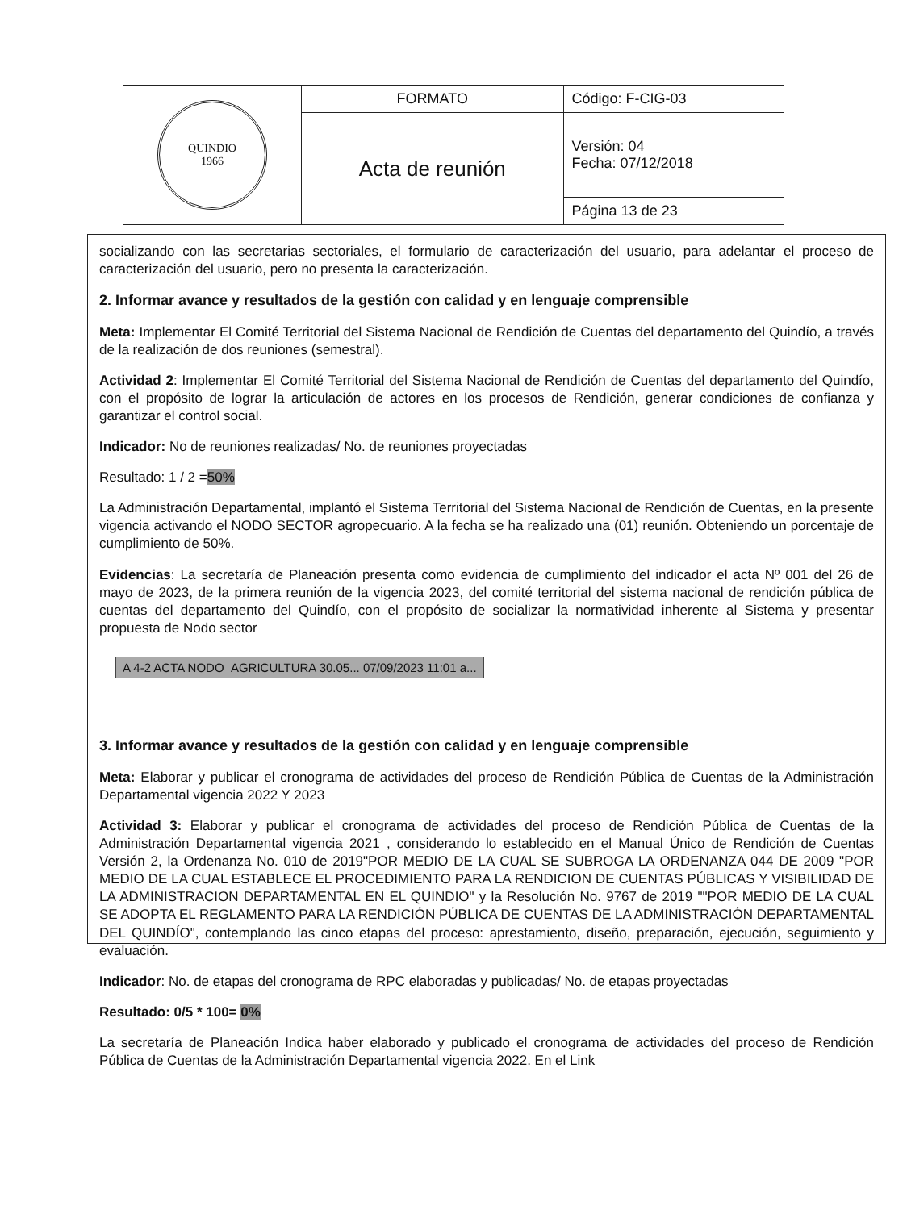| QUINDIO 1966 | FORMATO | Código: F-CIG-03 |
| | Acta de reunión | Versión: 04 Fecha: 07/12/2018 |
| | | Página 13 de 23 |
socializando con las secretarias sectoriales, el formulario de caracterización del usuario, para adelantar el proceso de caracterización del usuario, pero no presenta la caracterización.
2. Informar avance y resultados de la gestión con calidad y en lenguaje comprensible
Meta: Implementar El Comité Territorial del Sistema Nacional de Rendición de Cuentas del departamento del Quindío, a través de la realización de dos reuniones (semestral).
Actividad 2: Implementar El Comité Territorial del Sistema Nacional de Rendición de Cuentas del departamento del Quindío, con el propósito de lograr la articulación de actores en los procesos de Rendición, generar condiciones de confianza y garantizar el control social.
Indicador: No de reuniones realizadas/ No. de reuniones proyectadas
Resultado: 1 / 2 =50%
La Administración Departamental, implantó el Sistema Territorial del Sistema Nacional de Rendición de Cuentas, en la presente vigencia activando el NODO SECTOR agropecuario. A la fecha se ha realizado una (01) reunión. Obteniendo un porcentaje de cumplimiento de 50%.
Evidencias: La secretaría de Planeación presenta como evidencia de cumplimiento del indicador el acta Nº 001 del 26 de mayo de 2023, de la primera reunión de la vigencia 2023, del comité territorial del sistema nacional de rendición pública de cuentas del departamento del Quindío, con el propósito de socializar la normatividad inherente al Sistema y presentar propuesta de Nodo sector
A 4-2 ACTA NODO_AGRICULTURA 30.05... 07/09/2023 11:01 a...
3. Informar avance y resultados de la gestión con calidad y en lenguaje comprensible
Meta: Elaborar y publicar el cronograma de actividades del proceso de Rendición Pública de Cuentas de la Administración Departamental vigencia 2022 Y 2023
Actividad 3: Elaborar y publicar el cronograma de actividades del proceso de Rendición Pública de Cuentas de la Administración Departamental vigencia 2021 , considerando lo establecido en el Manual Único de Rendición de Cuentas Versión 2, la Ordenanza No. 010 de 2019"POR MEDIO DE LA CUAL SE SUBROGA LA ORDENANZA 044 DE 2009 "POR MEDIO DE LA CUAL ESTABLECE EL PROCEDIMIENTO PARA LA RENDICION DE CUENTAS PÚBLICAS Y VISIBILIDAD DE LA ADMINISTRACION DEPARTAMENTAL EN EL QUINDIO" y la Resolución No. 9767 de 2019 ""POR MEDIO DE LA CUAL SE ADOPTA EL REGLAMENTO PARA LA RENDICIÓN PÚBLICA DE CUENTAS DE LA ADMINISTRACIÓN DEPARTAMENTAL DEL QUINDÍO", contemplando las cinco etapas del proceso: aprestamiento, diseño, preparación, ejecución, seguimiento y evaluación.
Indicador: No. de etapas del cronograma de RPC elaboradas y publicadas/ No. de etapas proyectadas
Resultado: 0/5 * 100= 0%
La secretaría de Planeación Indica haber elaborado y publicado el cronograma de actividades del proceso de Rendición Pública de Cuentas de la Administración Departamental vigencia 2022. En el Link